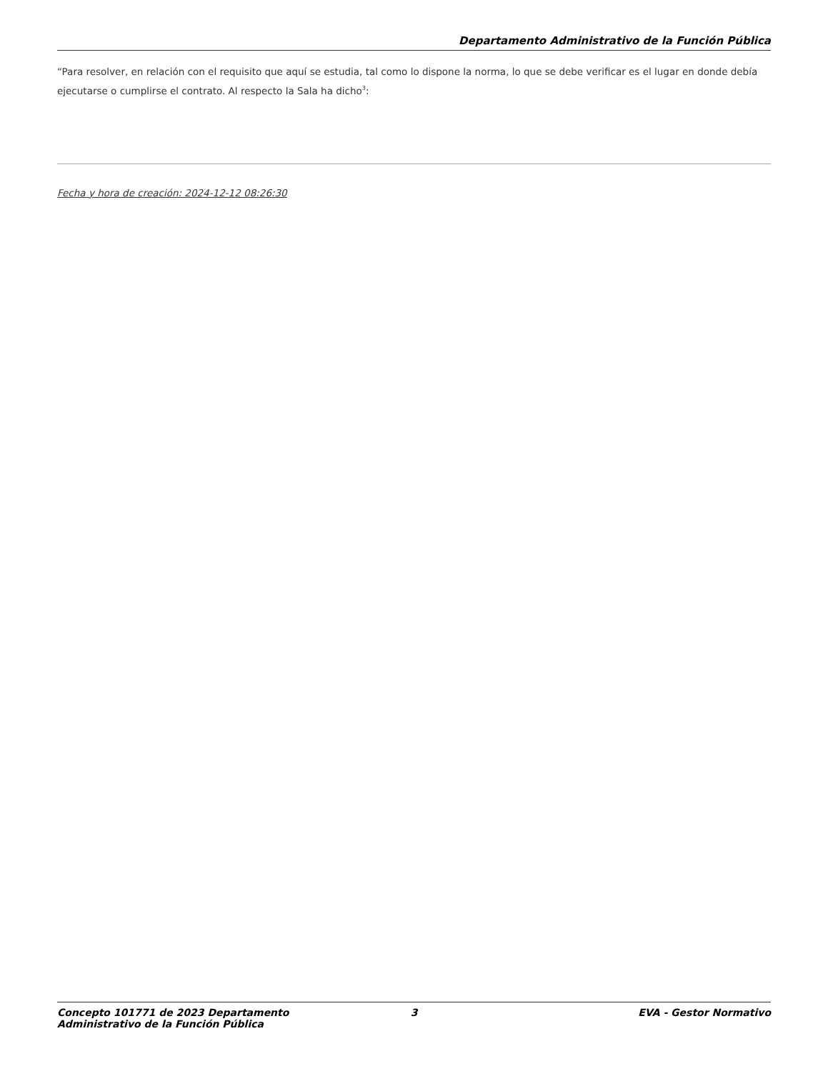Departamento Administrativo de la Función Pública
“Para resolver, en relación con el requisito que aquí se estudia, tal como lo dispone la norma, lo que se debe verificar es el lugar en donde debía ejecutarse o cumplirse el contrato. Al respecto la Sala ha dicho<sup>3</sup>:
Fecha y hora de creación: 2024-12-12 08:26:30
Concepto 101771 de 2023 Departamento Administrativo de la Función Pública
3 EVA - Gestor Normativo